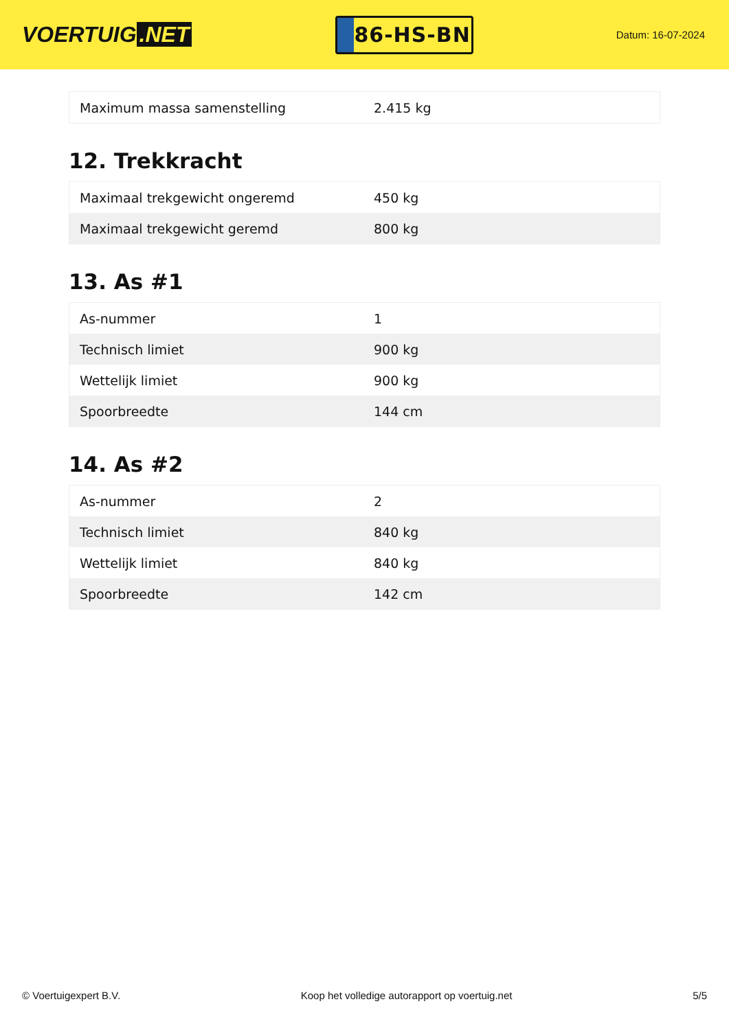VOERTUIG.NET
86-HS-BN
Datum: 16-07-2024
| Maximum massa samenstelling | 2.415 kg |
12. Trekkracht
| Maximaal trekgewicht ongeremd | 450 kg |
| Maximaal trekgewicht geremd | 800 kg |
13. As #1
| As-nummer | 1 |
| Technisch limiet | 900 kg |
| Wettelijk limiet | 900 kg |
| Spoorbreedte | 144 cm |
14. As #2
| As-nummer | 2 |
| Technisch limiet | 840 kg |
| Wettelijk limiet | 840 kg |
| Spoorbreedte | 142 cm |
© Voertuigexpert B.V. Koop het volledige autorapport op voertuig.net 5/5